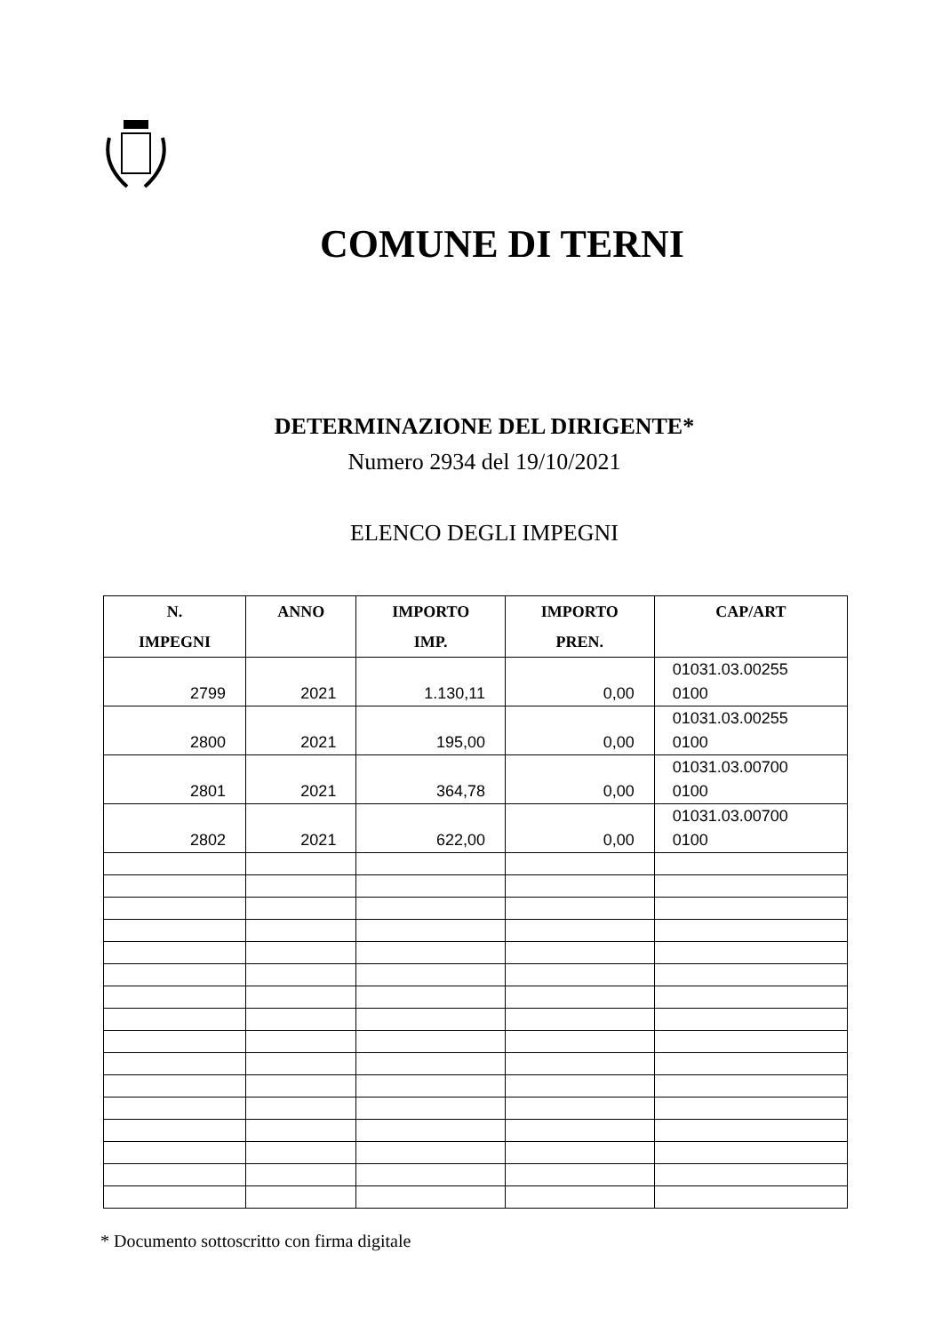COMUNE DI TERNI
DETERMINAZIONE DEL DIRIGENTE*
Numero 2934 del 19/10/2021
ELENCO DEGLI IMPEGNI
| N. IMPEGNI | ANNO | IMPORTO IMP. | IMPORTO PREN. | CAP/ART |
| --- | --- | --- | --- | --- |
| 2799 | 2021 | 1.130,11 | 0,00 | 01031.03.00255 0100 |
| 2800 | 2021 | 195,00 | 0,00 | 01031.03.00255 0100 |
| 2801 | 2021 | 364,78 | 0,00 | 01031.03.00700 0100 |
| 2802 | 2021 | 622,00 | 0,00 | 01031.03.00700 0100 |
* Documento sottoscritto con firma digitale